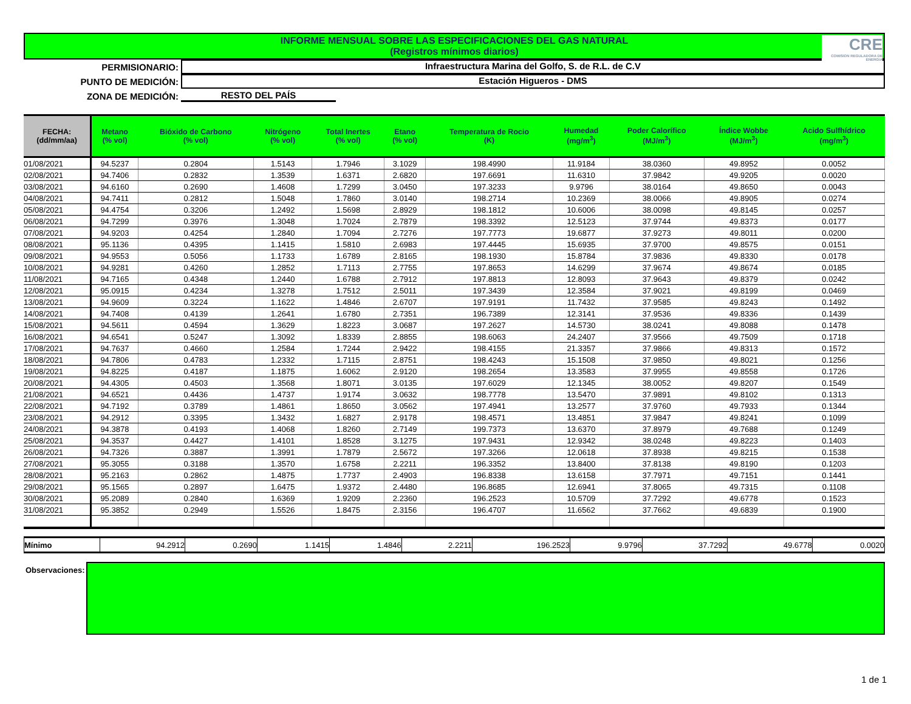INFORME MENSUAL SOBRE LAS ESPECIFICACIONES DEL GAS NATURAL
(Registros mínimos diarios)
CRE
COMISION REGULADORA DE ENERGIA
PERMISIONARIO: Infraestructura Marina del Golfo, S. de R.L. de C.V
PUNTO DE MEDICIÓN: Estación Higueros - DMS
ZONA DE MEDICIÓN: RESTO DEL PAÍS
| FECHA: (dd/mm/aa) | Metano (% vol) | Bióxido de Carbono (% vol) | Nitrógeno (% vol) | Total Inertes (% vol) | Etano (% vol) | Temperatura de Rocio (K) | Humedad (mg/m<sup>3</sup>) | Poder Calorífico (MJ/m<sup>3</sup>) | Índice Wobbe (MJ/m<sup>3</sup>) | Acido Sulfhídrico (mg/m<sup>3</sup>) |
| --- | --- | --- | --- | --- | --- | --- | --- | --- | --- | --- |
| 01/08/2021 | 94.5237 | 0.2804 | 1.5143 | 1.7946 | 3.1029 | 198.4990 | 11.9184 | 38.0360 | 49.8952 | 0.0052 |
| 02/08/2021 | 94.7406 | 0.2832 | 1.3539 | 1.6371 | 2.6820 | 197.6691 | 11.6310 | 37.9842 | 49.9205 | 0.0020 |
| 03/08/2021 | 94.6160 | 0.2690 | 1.4608 | 1.7299 | 3.0450 | 197.3233 | 9.9796 | 38.0164 | 49.8650 | 0.0043 |
| 04/08/2021 | 94.7411 | 0.2812 | 1.5048 | 1.7860 | 3.0140 | 198.2714 | 10.2369 | 38.0066 | 49.8905 | 0.0274 |
| 05/08/2021 | 94.4754 | 0.3206 | 1.2492 | 1.5698 | 2.8929 | 198.1812 | 10.6006 | 38.0098 | 49.8145 | 0.0257 |
| 06/08/2021 | 94.7299 | 0.3976 | 1.3048 | 1.7024 | 2.7879 | 198.3392 | 12.5123 | 37.9744 | 49.8373 | 0.0177 |
| 07/08/2021 | 94.9203 | 0.4254 | 1.2840 | 1.7094 | 2.7276 | 197.7773 | 19.6877 | 37.9273 | 49.8011 | 0.0200 |
| 08/08/2021 | 95.1136 | 0.4395 | 1.1415 | 1.5810 | 2.6983 | 197.4445 | 15.6935 | 37.9700 | 49.8575 | 0.0151 |
| 09/08/2021 | 94.9553 | 0.5056 | 1.1733 | 1.6789 | 2.8165 | 198.1930 | 15.8784 | 37.9836 | 49.8330 | 0.0178 |
| 10/08/2021 | 94.9281 | 0.4260 | 1.2852 | 1.7113 | 2.7755 | 197.8653 | 14.6299 | 37.9674 | 49.8674 | 0.0185 |
| 11/08/2021 | 94.7165 | 0.4348 | 1.2440 | 1.6788 | 2.7912 | 197.8813 | 12.8093 | 37.9643 | 49.8379 | 0.0242 |
| 12/08/2021 | 95.0915 | 0.4234 | 1.3278 | 1.7512 | 2.5011 | 197.3439 | 12.3584 | 37.9021 | 49.8199 | 0.0469 |
| 13/08/2021 | 94.9609 | 0.3224 | 1.1622 | 1.4846 | 2.6707 | 197.9191 | 11.7432 | 37.9585 | 49.8243 | 0.1492 |
| 14/08/2021 | 94.7408 | 0.4139 | 1.2641 | 1.6780 | 2.7351 | 196.7389 | 12.3141 | 37.9536 | 49.8336 | 0.1439 |
| 15/08/2021 | 94.5611 | 0.4594 | 1.3629 | 1.8223 | 3.0687 | 197.2627 | 14.5730 | 38.0241 | 49.8088 | 0.1478 |
| 16/08/2021 | 94.6541 | 0.5247 | 1.3092 | 1.8339 | 2.8855 | 198.6063 | 24.2407 | 37.9566 | 49.7509 | 0.1718 |
| 17/08/2021 | 94.7637 | 0.4660 | 1.2584 | 1.7244 | 2.9422 | 198.4155 | 21.3357 | 37.9866 | 49.8313 | 0.1572 |
| 18/08/2021 | 94.7806 | 0.4783 | 1.2332 | 1.7115 | 2.8751 | 198.4243 | 15.1508 | 37.9850 | 49.8021 | 0.1256 |
| 19/08/2021 | 94.8225 | 0.4187 | 1.1875 | 1.6062 | 2.9120 | 198.2654 | 13.3583 | 37.9955 | 49.8558 | 0.1726 |
| 20/08/2021 | 94.4305 | 0.4503 | 1.3568 | 1.8071 | 3.0135 | 197.6029 | 12.1345 | 38.0052 | 49.8207 | 0.1549 |
| 21/08/2021 | 94.6521 | 0.4436 | 1.4737 | 1.9174 | 3.0632 | 198.7778 | 13.5470 | 37.9891 | 49.8102 | 0.1313 |
| 22/08/2021 | 94.7192 | 0.3789 | 1.4861 | 1.8650 | 3.0562 | 197.4941 | 13.2577 | 37.9760 | 49.7933 | 0.1344 |
| 23/08/2021 | 94.2912 | 0.3395 | 1.3432 | 1.6827 | 2.9178 | 198.4571 | 13.4851 | 37.9847 | 49.8241 | 0.1099 |
| 24/08/2021 | 94.3878 | 0.4193 | 1.4068 | 1.8260 | 2.7149 | 199.7373 | 13.6370 | 37.8979 | 49.7688 | 0.1249 |
| 25/08/2021 | 94.3537 | 0.4427 | 1.4101 | 1.8528 | 3.1275 | 197.9431 | 12.9342 | 38.0248 | 49.8223 | 0.1403 |
| 26/08/2021 | 94.7326 | 0.3887 | 1.3991 | 1.7879 | 2.5672 | 197.3266 | 12.0618 | 37.8938 | 49.8215 | 0.1538 |
| 27/08/2021 | 95.3055 | 0.3188 | 1.3570 | 1.6758 | 2.2211 | 196.3352 | 13.8400 | 37.8138 | 49.8190 | 0.1203 |
| 28/08/2021 | 95.2163 | 0.2862 | 1.4875 | 1.7737 | 2.4903 | 196.8338 | 13.6158 | 37.7971 | 49.7151 | 0.1441 |
| 29/08/2021 | 95.1565 | 0.2897 | 1.6475 | 1.9372 | 2.4480 | 196.8685 | 12.6941 | 37.8065 | 49.7315 | 0.1108 |
| 30/08/2021 | 95.2089 | 0.2840 | 1.6369 | 1.9209 | 2.2360 | 196.2523 | 10.5709 | 37.7292 | 49.6778 | 0.1523 |
| 31/08/2021 | 95.3852 | 0.2949 | 1.5526 | 1.8475 | 2.3156 | 196.4707 | 11.6562 | 37.7662 | 49.6839 | 0.1900 |
| Mínimo | 94.2912 | 0.2690 | 1.1415 | 1.4846 | 2.2211 | 196.2523 | 9.9796 | 37.7292 | 49.6778 | 0.0020 |
Observaciones:
1 de 1